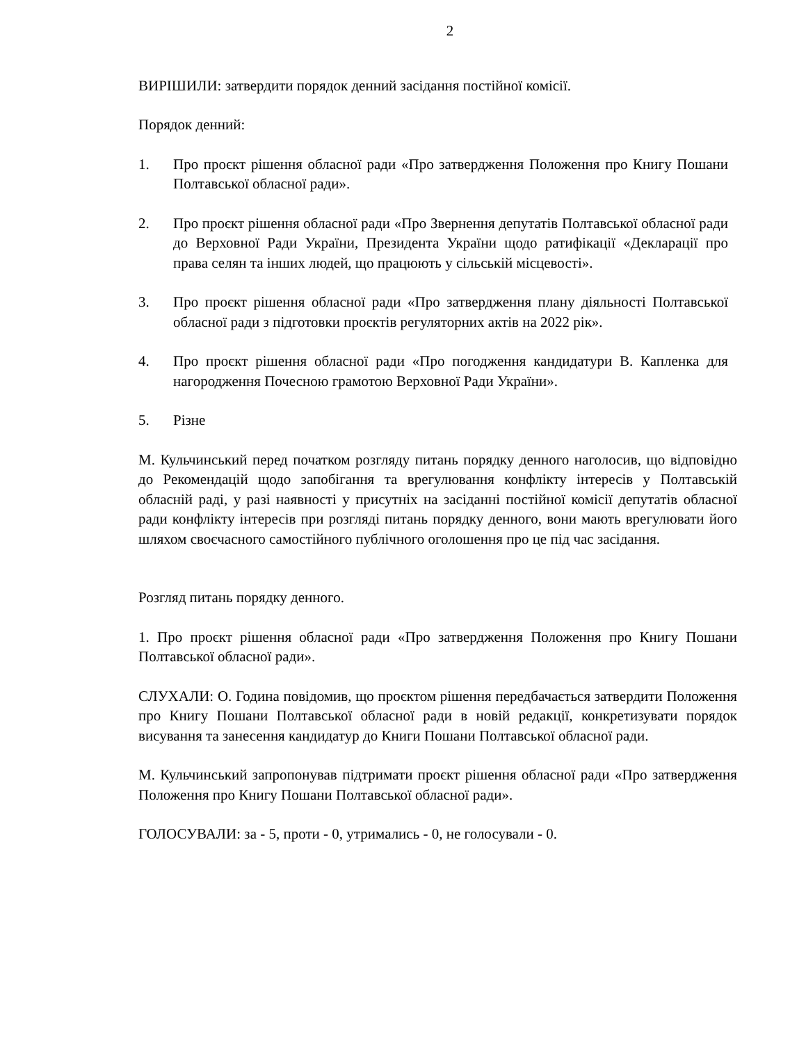2
ВИРІШИЛИ: затвердити порядок денний засідання постійної комісії.
Порядок денний:
1. Про проєкт рішення обласної ради «Про затвердження Положення про Книгу Пошани Полтавської обласної ради».
2. Про проєкт рішення обласної ради «Про Звернення депутатів Полтавської обласної ради до Верховної Ради України, Президента України щодо ратифікації «Декларації про права селян та інших людей, що працюють у сільській місцевості».
3. Про проєкт рішення обласної ради «Про затвердження плану діяльності Полтавської обласної ради з підготовки проєктів регуляторних актів на 2022 рік».
4. Про проєкт рішення обласної ради «Про погодження кандидатури В. Капленка для нагородження Почесною грамотою Верховної Ради України».
5. Різне
М. Кульчинський перед початком розгляду питань порядку денного наголосив, що відповідно до Рекомендацій щодо запобігання та врегулювання конфлікту інтересів у Полтавській обласній раді, у разі наявності у присутніх на засіданні постійної комісії депутатів обласної ради конфлікту інтересів при розгляді питань порядку денного, вони мають врегулювати його шляхом своєчасного самостійного публічного оголошення про це під час засідання.
Розгляд питань порядку денного.
1. Про проєкт рішення обласної ради «Про затвердження Положення про Книгу Пошани Полтавської обласної ради».
СЛУХАЛИ: О. Година повідомив, що проєктом рішення передбачається затвердити Положення про Книгу Пошани Полтавської обласної ради в новій редакції, конкретизувати порядок висування та занесення кандидатур до Книги Пошани Полтавської обласної ради.
М. Кульчинський запропонував підтримати проєкт рішення обласної ради «Про затвердження Положення про Книгу Пошани Полтавської обласної ради».
ГОЛОСУВАЛИ: за - 5, проти - 0, утримались - 0, не голосували - 0.